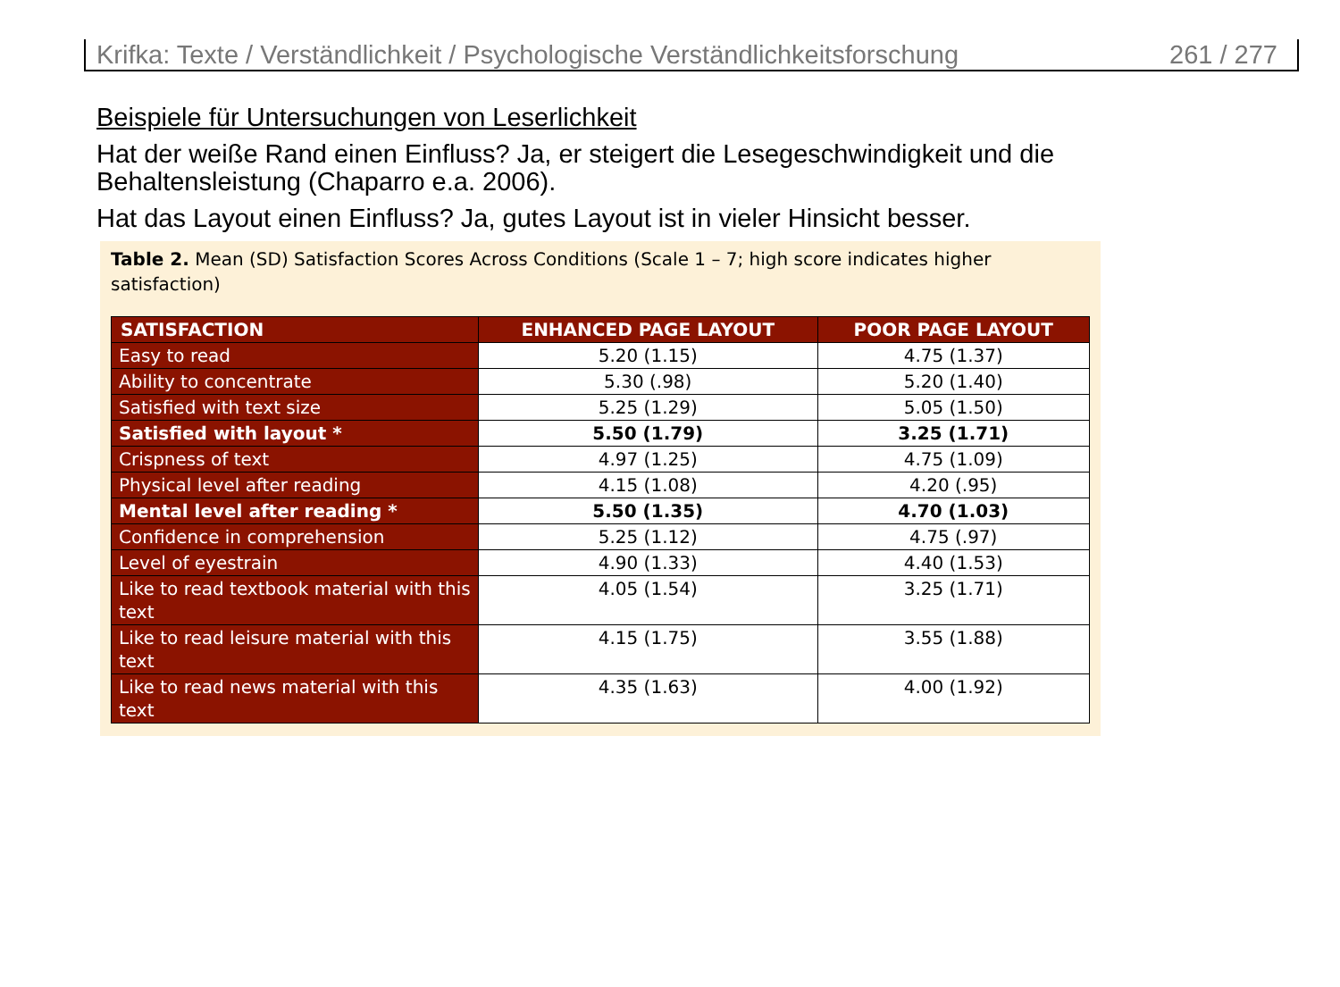Krifka: Texte / Verständlichkeit / Psychologische Verständlichkeitsforschung 261 / 277
Beispiele für Untersuchungen von Leserlichkeit
Hat der weiße Rand einen Einfluss? Ja, er steigert die Lesegeschwindigkeit und die
Behaltensleistung (Chaparro e.a. 2006).
Hat das Layout einen Einfluss? Ja, gutes Layout ist in vieler Hinsicht besser.
Table 2. Mean (SD) Satisfaction Scores Across Conditions (Scale 1 – 7; high score indicates higher satisfaction)
| SATISFACTION | ENHANCED PAGE LAYOUT | POOR PAGE LAYOUT |
| --- | --- | --- |
| Easy to read | 5.20 (1.15) | 4.75 (1.37) |
| Ability to concentrate | 5.30 (.98) | 5.20 (1.40) |
| Satisfied with text size | 5.25 (1.29) | 5.05 (1.50) |
| Satisfied with layout * | 5.50 (1.79) | 3.25 (1.71) |
| Crispness of text | 4.97 (1.25) | 4.75 (1.09) |
| Physical level after reading | 4.15 (1.08) | 4.20 (.95) |
| Mental level after reading * | 5.50 (1.35) | 4.70 (1.03) |
| Confidence in comprehension | 5.25 (1.12) | 4.75 (.97) |
| Level of eyestrain | 4.90 (1.33) | 4.40 (1.53) |
| Like to read textbook material with this text | 4.05 (1.54) | 3.25 (1.71) |
| Like to read leisure material with this text | 4.15 (1.75) | 3.55 (1.88) |
| Like to read news material with this text | 4.35 (1.63) | 4.00 (1.92) |